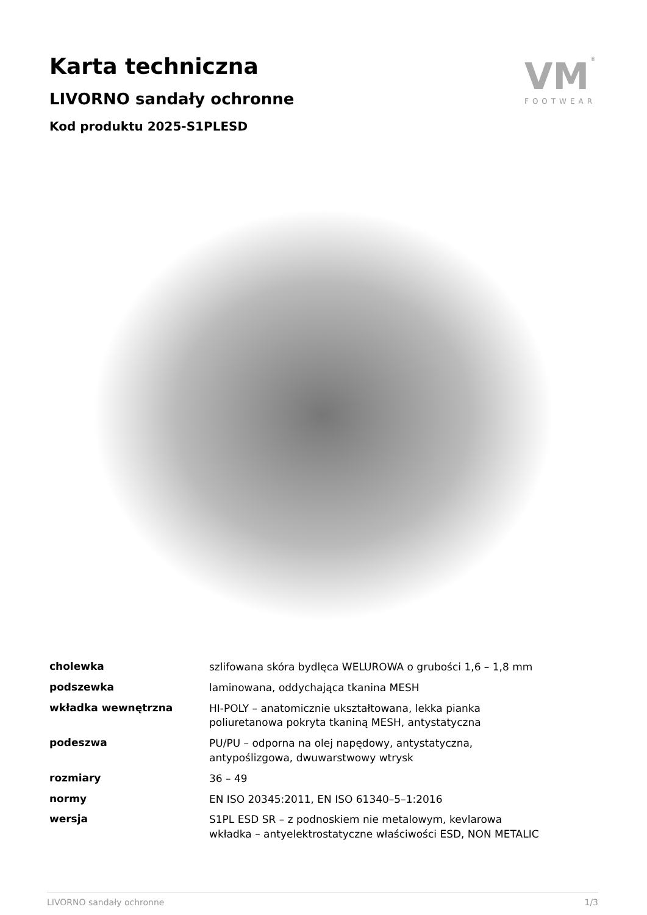Karta techniczna
LIVORNO sandały ochronne
Kod produktu 2025-S1PLESD
VM
FOOTWEAR
®
| cholewka | szlifowana skóra bydlęca WELUROWA o grubości 1,6 – 1,8 mm |
| podszewka | laminowana, oddychająca tkanina MESH |
| wkładka wewnętrzna | HI-POLY – anatomicznie ukształtowana, lekka pianka poliuretanowa pokryta tkaniną MESH, antystatyczna |
| podeszwa | PU/PU – odporna na olej napędowy, antystatyczna, antypoślizgowa, dwuwarstwowy wtrysk |
| rozmiary | 36 – 49 |
| normy | EN ISO 20345:2011, EN ISO 61340–5–1:2016 |
| wersja | S1PL ESD SR – z podnoskiem nie metalowym, kevlarowa wkładka – antyelektrostatyczne właściwości ESD, NON METALIC |
LIVORNO sandały ochronne 1/3